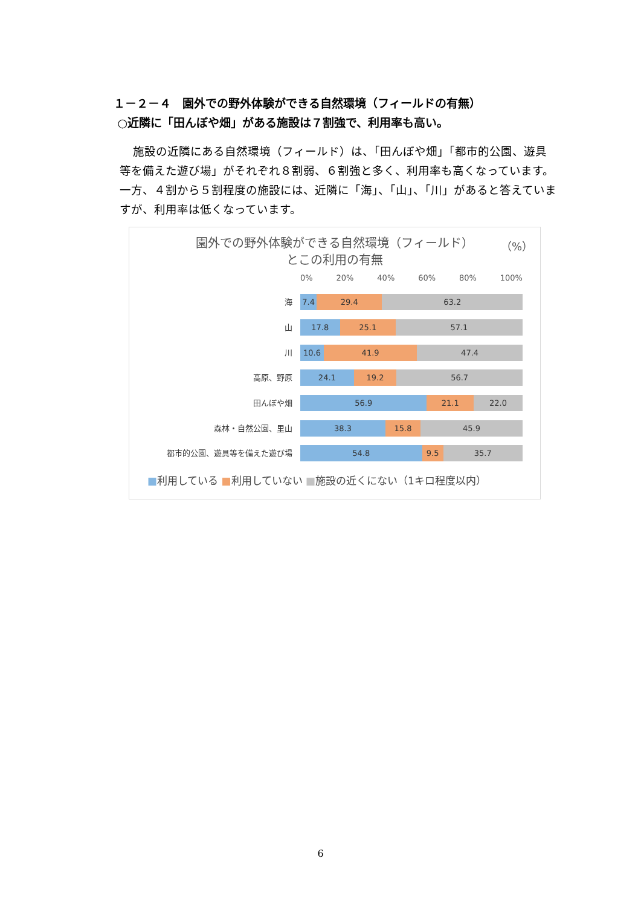１－２－４　園外での野外体験ができる自然環境（フィールドの有無）
○近隣に「田んぼや畑」がある施設は７割強で、利用率も高い。
施設の近隣にある自然環境（フィールド）は、「田んぼや畑」「都市的公園、遊具等を備えた遊び場」がそれぞれ８割弱、６割強と多く、利用率も高くなっています。一方、４割から５割程度の施設には、近隣に「海」、「山」、「川」があると答えていますが、利用率は低くなっています。
園外での野外体験ができる自然環境（フィールド）
とこの利用の有無
（%）
0% 20% 40% 60% 80% 100%
海 7.4 29.4 63.2
山 17.8 25.1 57.1
川 10.6 41.9 47.4
高原、野原 24.1 19.2 56.7
田んぼや畑 56.9 21.1 22.0
森林・自然公園、里山 38.3 15.8 45.9
都市的公園、遊具等を備えた遊び場 54.8 9.5 35.7
■利用している ■利用していない ■施設の近くにない（1キロ程度以内）
6